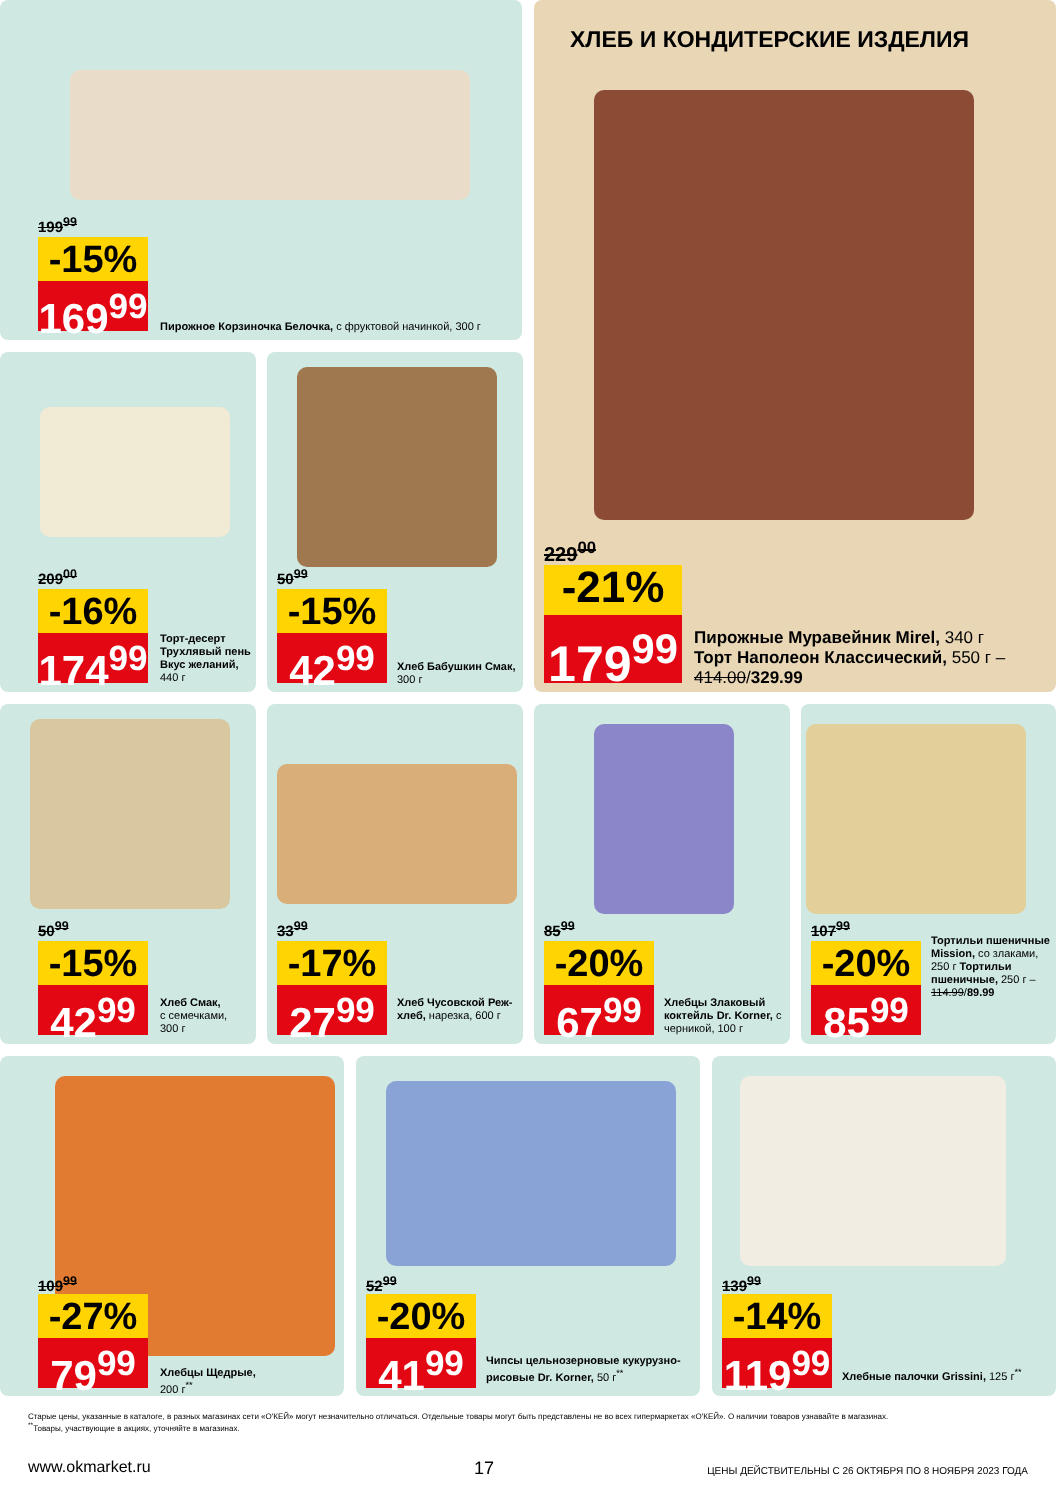199<sup>99</sup>
-15%
169<sup>99</sup>
Пирожное Корзиночка Белочка, с фруктовой начинкой, 300 г
ХЛЕБ И КОНДИТЕРСКИЕ ИЗДЕЛИЯ
229<sup>00</sup>
-21%
179<sup>99</sup>
Пирожные Муравейник Mirel, 340 г
Торт Наполеон Классический, 550 г –
414.00/329.99
209<sup>00</sup>
-16%
174<sup>99</sup>
Торт-десерт Трухлявый пень Вкус желаний, 440 г
50<sup>99</sup>
-15%
42<sup>99</sup>
Хлеб Бабушкин Смак, 300 г
50<sup>99</sup>
-15%
42<sup>99</sup>
Хлеб Смак,
с семечками,
300 г
33<sup>99</sup>
-17%
27<sup>99</sup>
Хлеб Чусовской Реж-хлеб, нарезка, 600 г
85<sup>99</sup>
-20%
67<sup>99</sup>
Хлебцы Злаковый коктейль Dr. Korner, с черникой, 100 г
107<sup>99</sup>
-20%
85<sup>99</sup>
Тортильи пшеничные Mission, со злаками, 250 г Тортильи пшеничные, 250 г – 114.99/89.99
109<sup>99</sup>
-27%
79<sup>99</sup>
Хлебцы Щедрые,
200 г<sup>**</sup>
52<sup>99</sup>
-20%
41<sup>99</sup>
Чипсы цельнозерновые кукурузно-рисовые Dr. Korner, 50 г<sup>**</sup>
139<sup>99</sup>
-14%
119<sup>99</sup>
Хлебные палочки Grissini, 125 г<sup>**</sup>
Старые цены, указанные в каталоге, в разных магазинах сети «О'КЕЙ» могут незначительно отличаться. Отдельные товары могут быть представлены не во всех гипермаркетах «О'КЕЙ». О наличии товаров узнавайте в магазинах.
<sup>**</sup> Товары, участвующие в акциях, уточняйте в магазинах.
www.okmarket.ru 17
ЦЕНЫ ДЕЙСТВИТЕЛЬНЫ С 26 ОКТЯБРЯ ПО 8 НОЯБРЯ 2023 ГОДА